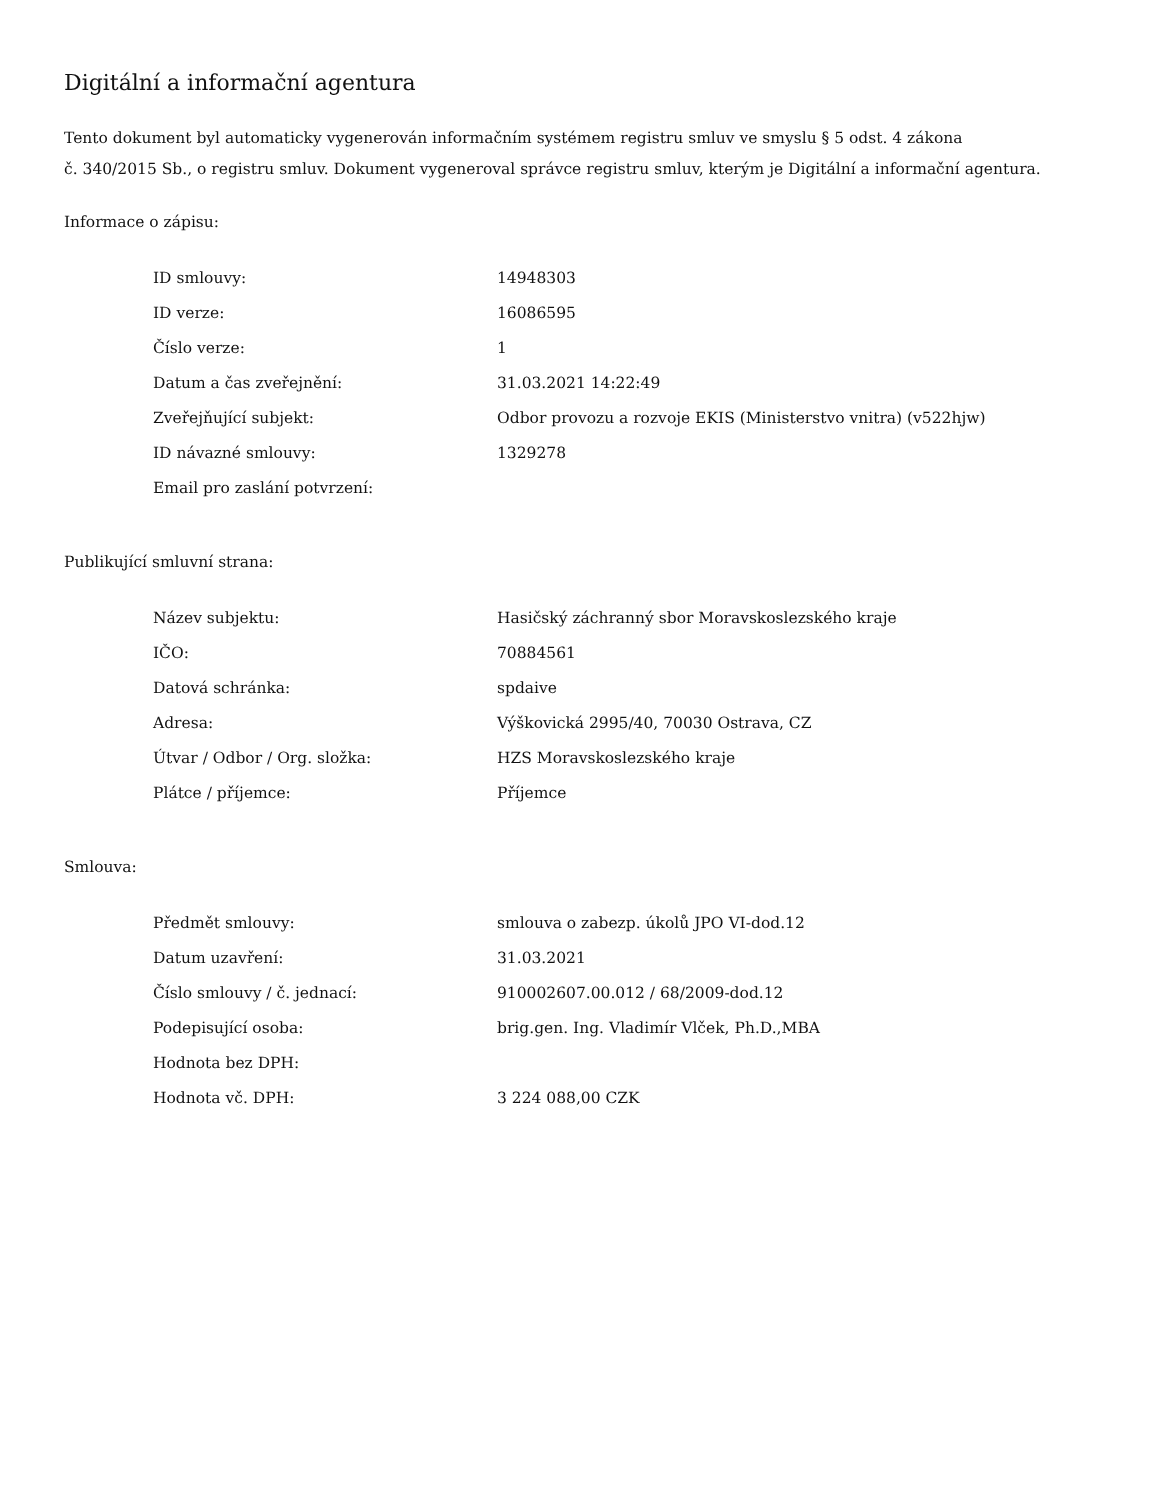Digitální a informační agentura
Tento dokument byl automaticky vygenerován informačním systémem registru smluv ve smyslu § 5 odst. 4 zákona
č. 340/2015 Sb., o registru smluv. Dokument vygeneroval správce registru smluv, kterým je Digitální a informační agentura.
Informace o zápisu:
| ID smlouvy: | 14948303 |
| ID verze: | 16086595 |
| Číslo verze: | 1 |
| Datum a čas zveřejnění: | 31.03.2021 14:22:49 |
| Zveřejňující subjekt: | Odbor provozu a rozvoje EKIS (Ministerstvo vnitra) (v522hjw) |
| ID návazné smlouvy: | 1329278 |
| Email pro zaslání potvrzení: | |
Publikující smluvní strana:
| Název subjektu: | Hasičský záchranný sbor Moravskoslezského kraje |
| IČO: | 70884561 |
| Datová schránka: | spdaive |
| Adresa: | Výškovická 2995/40, 70030 Ostrava, CZ |
| Útvar / Odbor / Org. složka: | HZS Moravskoslezského kraje |
| Plátce / příjemce: | Příjemce |
Smlouva:
| Předmět smlouvy: | smlouva o zabezp. úkolů JPO VI-dod.12 |
| Datum uzavření: | 31.03.2021 |
| Číslo smlouvy / č. jednací: | 910002607.00.012 / 68/2009-dod.12 |
| Podepisující osoba: | brig.gen. Ing. Vladimír Vlček, Ph.D.,MBA |
| Hodnota bez DPH: | |
| Hodnota vč. DPH: | 3 224 088,00 CZK |